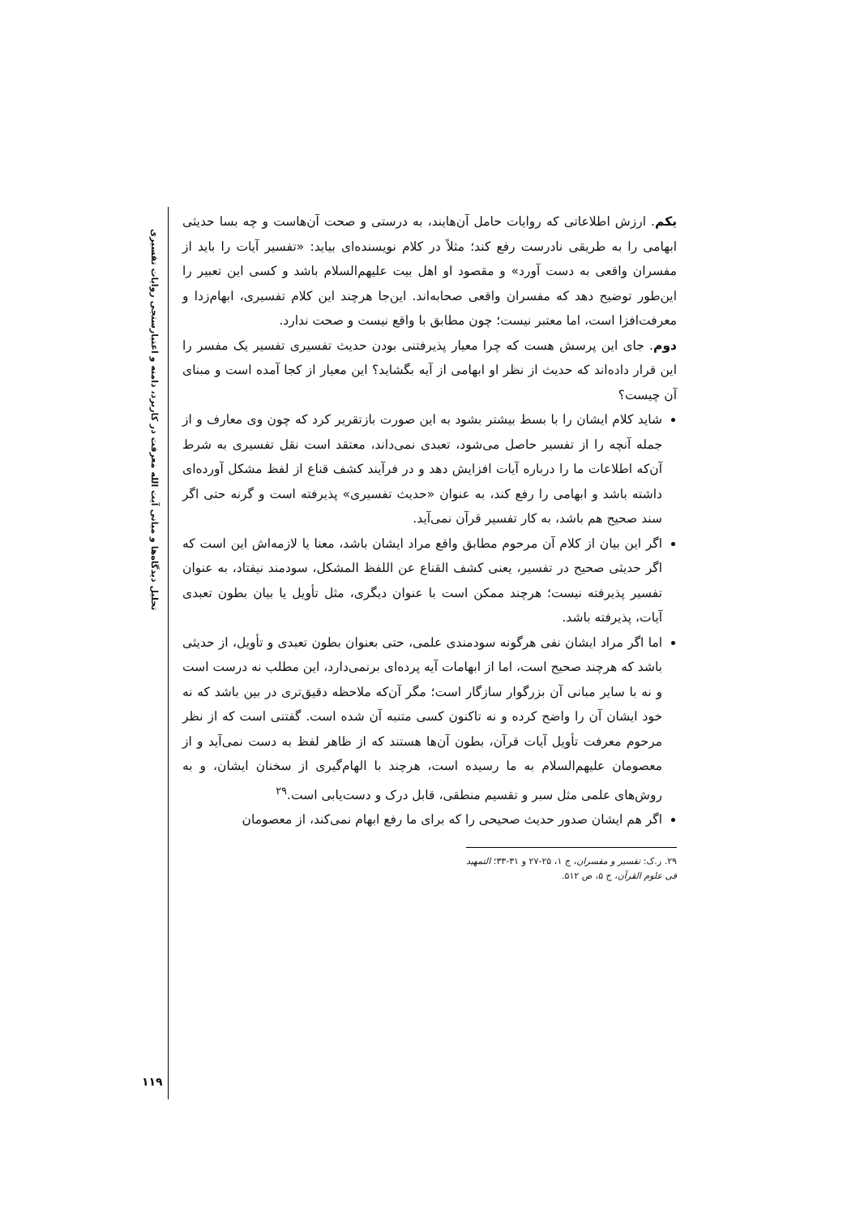تحلیل دیدگاه‌ها و مبانی آیت الله معرفت در کاربرد، دامنه و اعتبارسنجی روایات تفسیری
یکم. ارزش اطلاعاتی که روایات حامل آن‌هایند، به درستی و صحت آن‌هاست و چه بسا حدیثی ابهامی را به طریقی نادرست رفع کند؛ مثلاً در کلام نویسنده‌ای بیاید: «تفسیر آیات را باید از مفسران واقعی به دست آورد» و مقصود او اهل بیت علیهم‌السلام باشد و کسی این تعبیر را این‌طور توضیح دهد که مفسران واقعی صحابه‌اند. این‌جا هرچند این کلام تفسیری، ابهام‌زدا و معرفت‌افزا است، اما معتبر نیست؛ چون مطابق با واقع نیست و صحت ندارد.
دوم. جای این پرسش هست که چرا معیار پذیرفتنی بودن حدیث تفسیری تفسیر یک مفسر را این قرار داده‌اند که حدیث از نظر او ابهامی از آیه بگشاید؟ این معیار از کجا آمده است و مبنای آن چیست؟
شاید کلام ایشان را با بسط بیشتر بشود به این صورت بازتقریر کرد که چون وی معارف و از جمله آنچه را از تفسیر حاصل می‌شود، تعبدی نمی‌داند، معتقد است نقل تفسیری به شرط آن‌که اطلاعات ما را درباره آیات افزایش دهد و در فرآیند کشف قناع از لفظ مشکل آورده‌ای داشته باشد و ابهامی را رفع کند، به عنوان «حدیث تفسیری» پذیرفته است و گرنه حتی اگر سند صحیح هم باشد، به کار تفسیر قرآن نمی‌آید.
اگر این بیان از کلام آن مرحوم مطابق واقع مراد ایشان باشد، معنا یا لازمه‌اش این است که اگر حدیثی صحیح در تفسیر، یعنی کشف القناع عن اللفظ المشکل، سودمند نیفتاد، به عنوان تفسیر پذیرفته نیست؛ هرچند ممکن است با عنوان دیگری، مثل تأویل یا بیان بطون تعبدی آیات، پذیرفته باشد.
اما اگر مراد ایشان نفی هرگونه سودمندی علمی، حتی بعنوان بطون تعبدی و تأویل، از حدیثی باشد که هرچند صحیح است، اما از ابهامات آیه پرده‌ای برنمی‌دارد، این مطلب نه درست است و نه با سایر مبانی آن بزرگوار سازگار است؛ مگر آن‌که ملاحظه دقیق‌تری در بین باشد که نه خود ایشان آن را واضح کرده و نه تاکنون کسی متنبه آن شده است. گفتنی است که از نظر مرحوم معرفت تأویل آیات قرآن، بطون آن‌ها هستند که از ظاهر لفظ به دست نمی‌آید و از معصومان علیهم‌السلام به ما رسیده است، هرچند با الهام‌گیری از سخنان ایشان، و به روش‌های علمی مثل سبر و تقسیم منطقی، قابل درک و دست‌یابی است.<sup>۲۹</sup>
اگر هم ایشان صدور حدیث صحیحی را که برای ما رفع ابهام نمی‌کند، از معصومان
۲۹. ر.ک: تفسیر و مفسران، ج ۱، ۲۵-۲۷ و ۳۱-۳۳؛ التمهید فی علوم القرآن، ج ۵، ص ۵۱۲.
۱۱۹